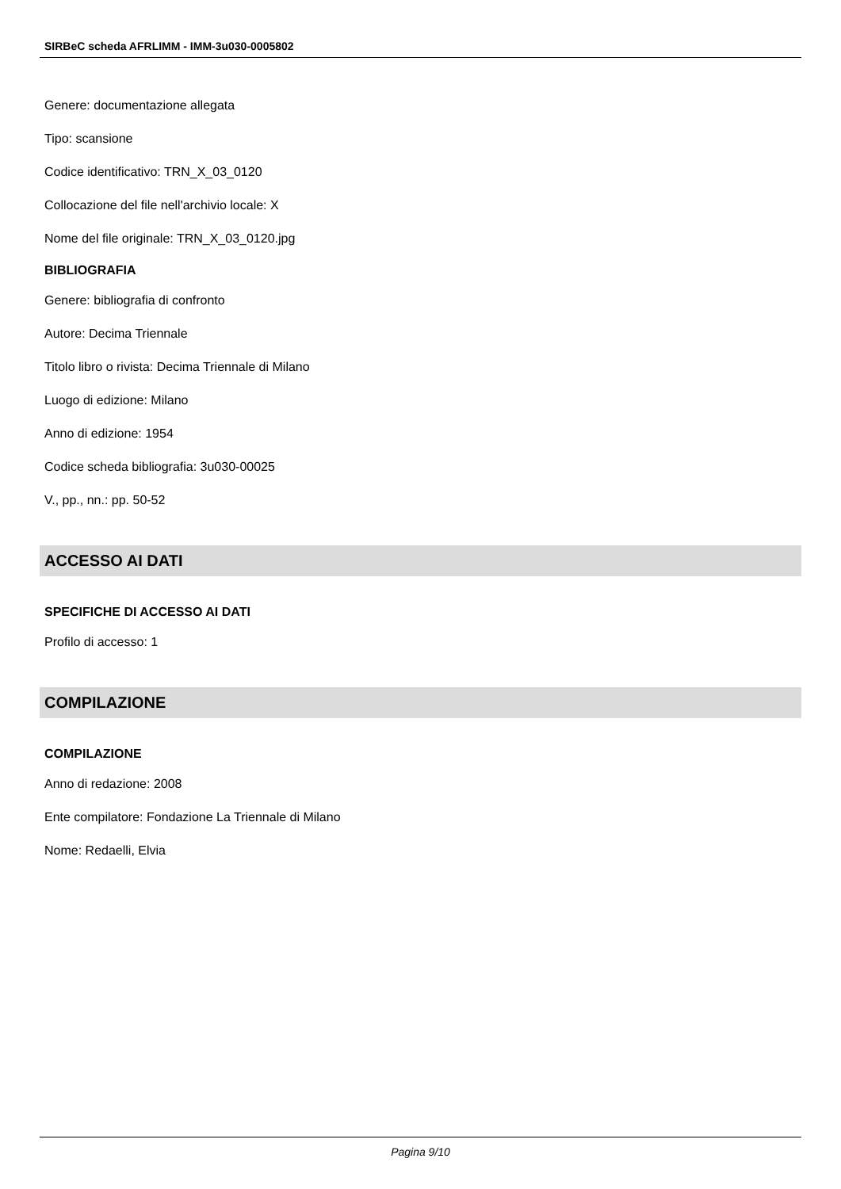SIRBeC scheda AFRLIMM - IMM-3u030-0005802
Genere: documentazione allegata
Tipo: scansione
Codice identificativo: TRN_X_03_0120
Collocazione del file nell'archivio locale: X
Nome del file originale: TRN_X_03_0120.jpg
BIBLIOGRAFIA
Genere: bibliografia di confronto
Autore: Decima Triennale
Titolo libro o rivista: Decima Triennale di Milano
Luogo di edizione: Milano
Anno di edizione: 1954
Codice scheda bibliografia: 3u030-00025
V., pp., nn.: pp. 50-52
ACCESSO AI DATI
SPECIFICHE DI ACCESSO AI DATI
Profilo di accesso: 1
COMPILAZIONE
COMPILAZIONE
Anno di redazione: 2008
Ente compilatore: Fondazione La Triennale di Milano
Nome: Redaelli, Elvia
Pagina 9/10